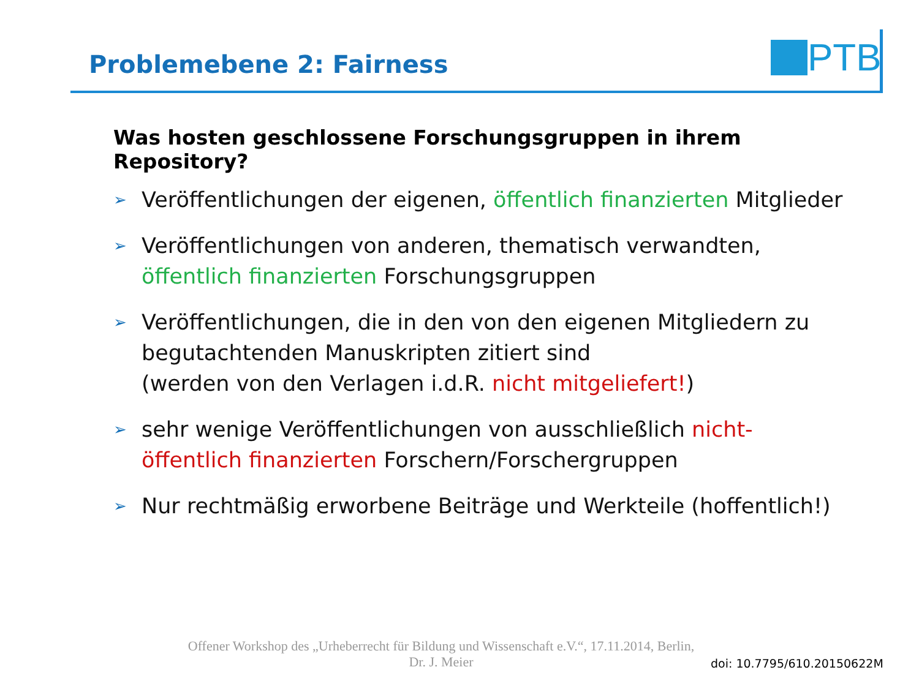Problemebene 2: Fairness
PTB
Was hosten geschlossene Forschungsgruppen in ihrem Repository?
➢ Veröffentlichungen der eigenen, öffentlich finanzierten Mitglieder
➢ Veröffentlichungen von anderen, thematisch verwandten, öffentlich finanzierten Forschungsgruppen
➢ Veröffentlichungen, die in den von den eigenen Mitgliedern zu begutachtenden Manuskripten zitiert sind
(werden von den Verlagen i.d.R. nicht mitgeliefert!)
➢ sehr wenige Veröffentlichungen von ausschließlich nicht-öffentlich finanzierten Forschern/Forschergruppen
➢ Nur rechtmäßig erworbene Beiträge und Werkteile (hoffentlich!)
Offener Workshop des „Urheberrecht für Bildung und Wissenschaft e.V.“, 17.11.2014, Berlin,
Dr. J. Meier
doi: 10.7795/610.20150622M